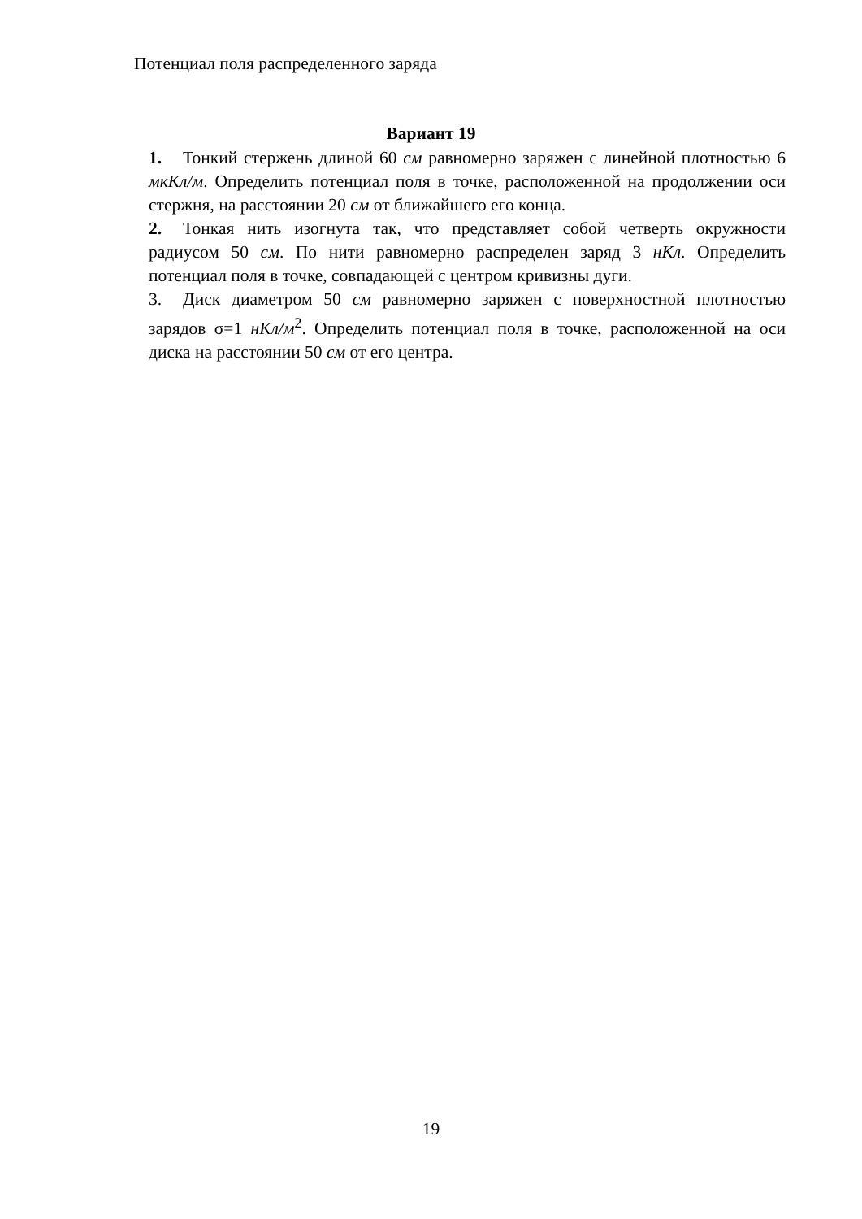Потенциал поля распределенного заряда
Вариант 19
1. Тонкий стержень длиной 60 см равномерно заряжен с линейной плотностью 6 мкКл/м. Определить потенциал поля в точке, расположенной на продолжении оси стержня, на расстоянии 20 см от ближайшего его конца.
2. Тонкая нить изогнута так, что представляет собой четверть окружности радиусом 50 см. По нити равномерно распределен заряд 3 нКл. Определить потенциал поля в точке, совпадающей с центром кривизны дуги.
3. Диск диаметром 50 см равномерно заряжен с поверхностной плотностью зарядов σ=1 нКл/м<sup>2</sup>. Определить потенциал поля в точке, расположенной на оси диска на расстоянии 50 см от его центра.
19